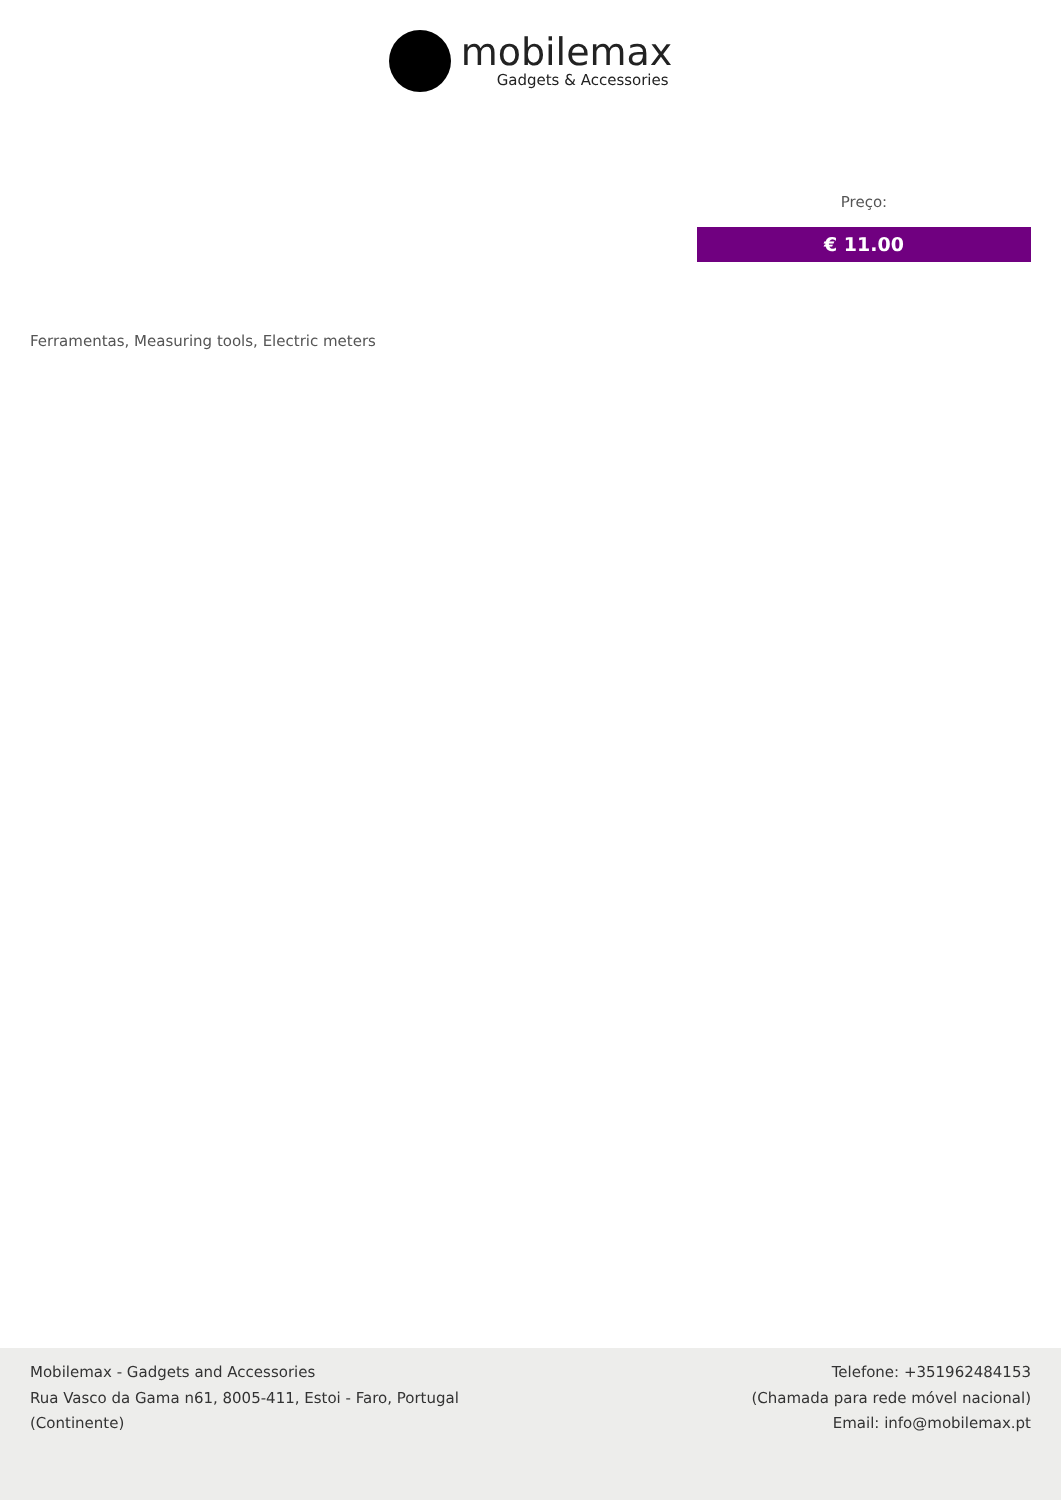mobilemax
Gadgets & Accessories
Preço:
€ 11.00
Ferramentas, Measuring tools, Electric meters
Mobilemax - Gadgets and Accessories
Rua Vasco da Gama n61, 8005-411, Estoi - Faro, Portugal
(Continente)
Telefone: +351962484153
(Chamada para rede móvel nacional)
Email: info@mobilemax.pt